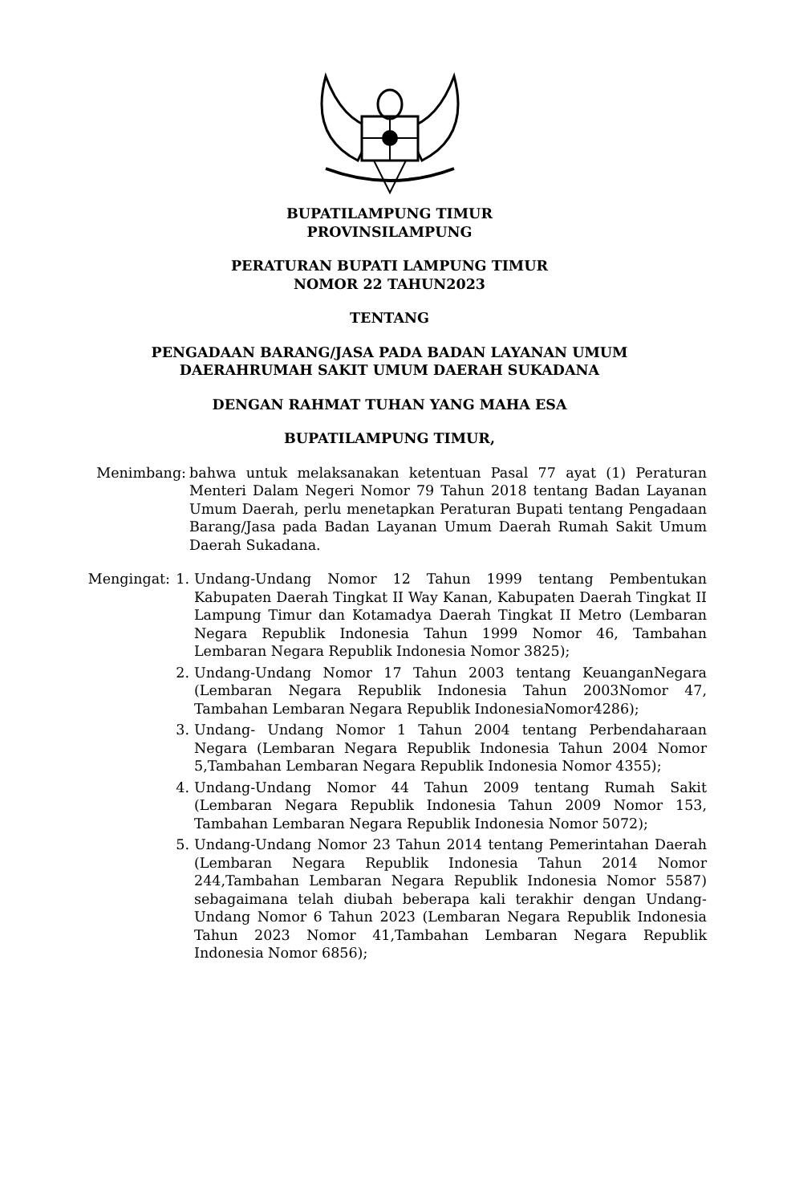BUPATILAMPUNG TIMUR
PROVINSILAMPUNG
PERATURAN BUPATI LAMPUNG TIMUR
NOMOR 22 TAHUN2023
TENTANG
PENGADAAN BARANG/JASA PADA BADAN LAYANAN UMUM
DAERAHRUMAH SAKIT UMUM DAERAH SUKADANA
DENGAN RAHMAT TUHAN YANG MAHA ESA
BUPATILAMPUNG TIMUR,
Menimbang: bahwa untuk melaksanakan ketentuan Pasal 77 ayat (1) Peraturan Menteri Dalam Negeri Nomor 79 Tahun 2018 tentang Badan Layanan Umum Daerah, perlu menetapkan Peraturan Bupati tentang Pengadaan Barang/Jasa pada Badan Layanan Umum Daerah Rumah Sakit Umum Daerah Sukadana.
Mengingat: 1. Undang-Undang Nomor 12 Tahun 1999 tentang Pembentukan Kabupaten Daerah Tingkat II Way Kanan, Kabupaten Daerah Tingkat II Lampung Timur dan Kotamadya Daerah Tingkat II Metro (Lembaran Negara Republik Indonesia Tahun 1999 Nomor 46, Tambahan Lembaran Negara Republik Indonesia Nomor 3825);
2. Undang-Undang Nomor 17 Tahun 2003 tentang KeuanganNegara (Lembaran Negara Republik Indonesia Tahun 2003Nomor 47, Tambahan Lembaran Negara Republik IndonesiaNomor4286);
3. Undang- Undang Nomor 1 Tahun 2004 tentang Perbendaharaan Negara (Lembaran Negara Republik Indonesia Tahun 2004 Nomor 5,Tambahan Lembaran Negara Republik Indonesia Nomor 4355);
4. Undang-Undang Nomor 44 Tahun 2009 tentang Rumah Sakit (Lembaran Negara Republik Indonesia Tahun 2009 Nomor 153, Tambahan Lembaran Negara Republik Indonesia Nomor 5072);
5. Undang-Undang Nomor 23 Tahun 2014 tentang Pemerintahan Daerah (Lembaran Negara Republik Indonesia Tahun 2014 Nomor 244,Tambahan Lembaran Negara Republik Indonesia Nomor 5587) sebagaimana telah diubah beberapa kali terakhir dengan Undang-Undang Nomor 6 Tahun 2023 (Lembaran Negara Republik Indonesia Tahun 2023 Nomor 41,Tambahan Lembaran Negara Republik Indonesia Nomor 6856);